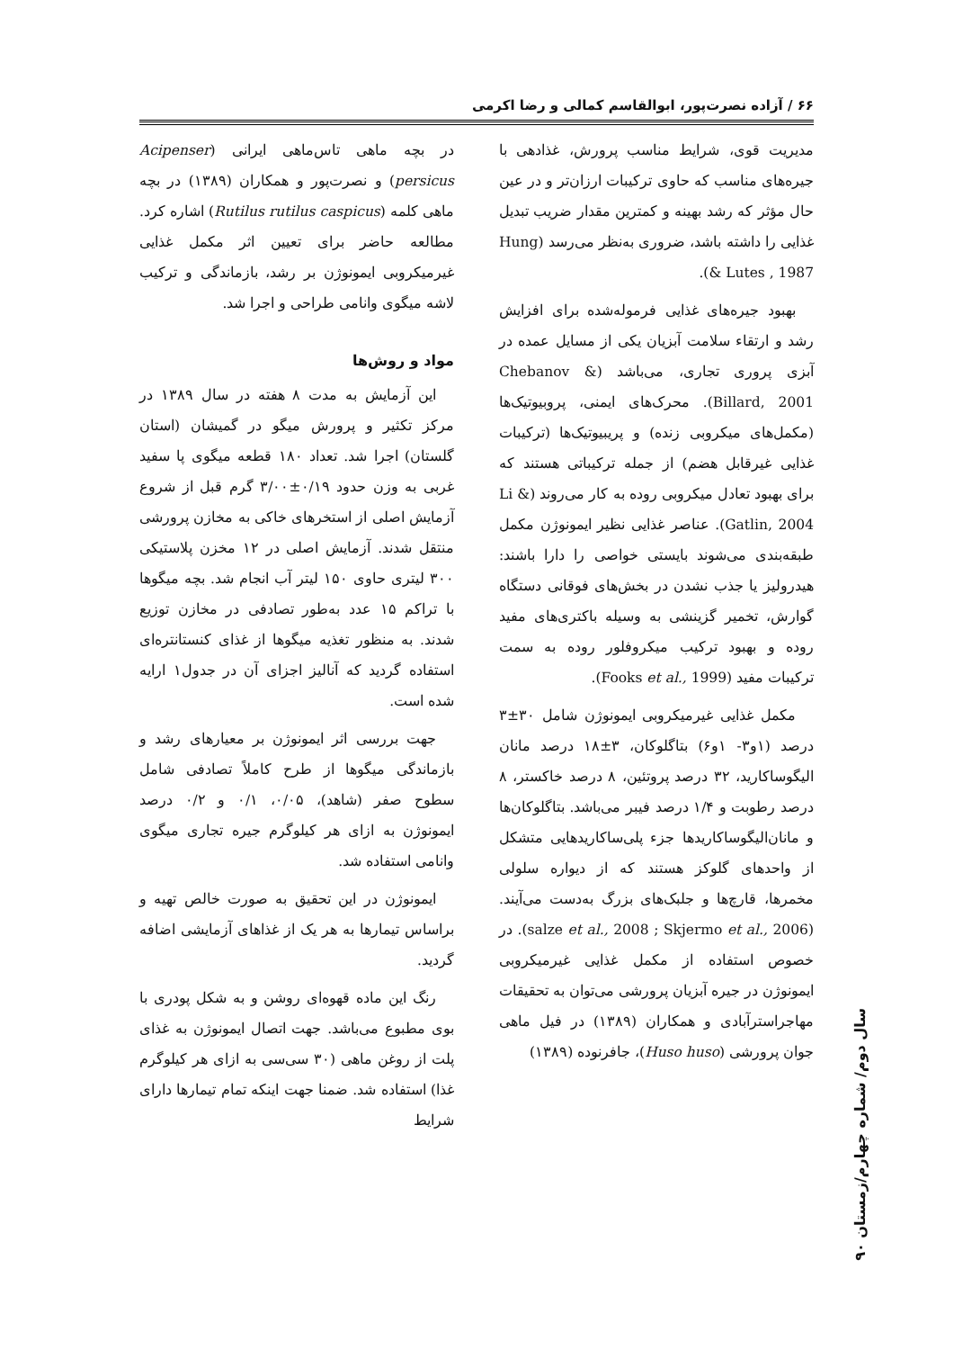۶۶ / آزاده نصرت‌پور، ابوالقاسم کمالی و رضا اکرمی
مدیریت قوی، شرایط مناسب پرورش، غذادهی با جیره‌های مناسب که حاوی ترکیبات ارزان‌تر و در عین حال مؤثر که رشد بهینه و کمترین مقدار ضریب تبدیل غذایی را داشته باشد، ضروری به‌نظر می‌رسد (Hung & Lutes , 1987).
بهبود جیره‌های غذایی فرموله‌شده برای افزایش رشد و ارتقاء سلامت آبزیان یکی از مسایل عمده در آبزی پروری تجاری، می‌باشد (Chebanov & Billard, 2001). محرک‌های ایمنی، پروبیوتیک‌ها (مکمل‌های میکروبی زنده) و پریبیوتیک‌ها (ترکیبات غذایی غیرقابل هضم) از جمله ترکیباتی هستند که برای بهبود تعادل میکروبی روده به کار می‌روند (Li & Gatlin, 2004). عناصر غذایی نظیر ایمونوژن مکمل طبقه‌بندی می‌شوند بایستی خواصی را دارا باشند: هیدرولیز یا جذب نشدن در بخش‌های فوقانی دستگاه گوارش، تخمیر گزینشی به وسیله باکتری‌های مفید روده و بهبود ترکیب میکروفلور روده به سمت ترکیبات مفید (Fooks et al., 1999).
مکمل غذایی غیرمیکروبی ایمونوژن شامل ۳۰±۳ درصد (۱و۳- ۱و۶) بتاگلوکان، ۳±۱۸ درصد مانان الیگوساکارید، ۳۲ درصد پروتئین، ۸ درصد خاکستر، ۸ درصد رطوبت و ۱/۴ درصد فیبر می‌باشد. بتاگلوکان‌ها و مانان‌الیگوساکاریدها جزء پلی‌ساکاریدهایی متشکل از واحدهای گلوکز هستند که از دیواره سلولی مخمرها، قارچ‌ها و جلبک‌های بزرگ به‌دست می‌آیند. (salze et al., 2008 ; Skjermo et al., 2006). در خصوص استفاده از مکمل غذایی غیرمیکروبی ایمونوژن در جیره آبزیان پرورشی می‌توان به تحقیقات مهاجراسترآبادی و همکاران (۱۳۸۹) در فیل ماهی جوان پرورشی (Huso huso)، جافرنوده (۱۳۸۹)
در بچه ماهی تاس‌ماهی ایرانی (Acipenser persicus) و نصرت‌پور و همکاران (۱۳۸۹) در بچه ماهی کلمه (Rutilus rutilus caspicus) اشاره کرد. مطالعه حاضر برای تعیین اثر مکمل غذایی غیرمیکروبی ایمونوژن بر رشد، بازماندگی و ترکیب لاشه میگوی وانامی طراحی و اجرا شد.
مواد و روش‌ها
این آزمایش به مدت ۸ هفته در سال ۱۳۸۹ در مرکز تکثیر و پرورش میگو در گمیشان (استان گلستان) اجرا شد. تعداد ۱۸۰ قطعه میگوی پا سفید غربی به وزن حدود ۰/۱۹±۳/۰۰ گرم قبل از شروع آزمایش اصلی از استخرهای خاکی به مخازن پرورشی منتقل شدند. آزمایش اصلی در ۱۲ مخزن پلاستیکی ۳۰۰ لیتری حاوی ۱۵۰ لیتر آب انجام شد. بچه میگوها با تراکم ۱۵ عدد به‌طور تصادفی در مخازن توزیع شدند. به منظور تغذیه میگوها از غذای کنستانتره‌ای استفاده گردید که آنالیز اجزای آن در جدول۱ ارایه شده است.
جهت بررسی اثر ایمونوژن بر معیارهای رشد و بازماندگی میگوها از طرح کاملاً تصادفی شامل سطوح صفر (شاهد)، ۰/۰۵، ۰/۱ و ۰/۲ درصد ایمونوژن به ازای هر کیلوگرم جیره تجاری میگوی وانامی استفاده شد.
ایمونوژن در این تحقیق به صورت خالص تهیه و براساس تیمارها به هر یک از غذاهای آزمایشی اضافه گردید.
رنگ این ماده قهوه‌ای روشن و به شکل پودری با بوی مطبوع می‌باشد. جهت اتصال ایمونوژن به غذای پلت از روغن ماهی (۳۰ سی‌سی به ازای هر کیلوگرم غذا) استفاده شد. ضمنا جهت اینکه تمام تیمارها دارای شرایط
سال دوم/ شماره چهارم/زمستان ۹۰